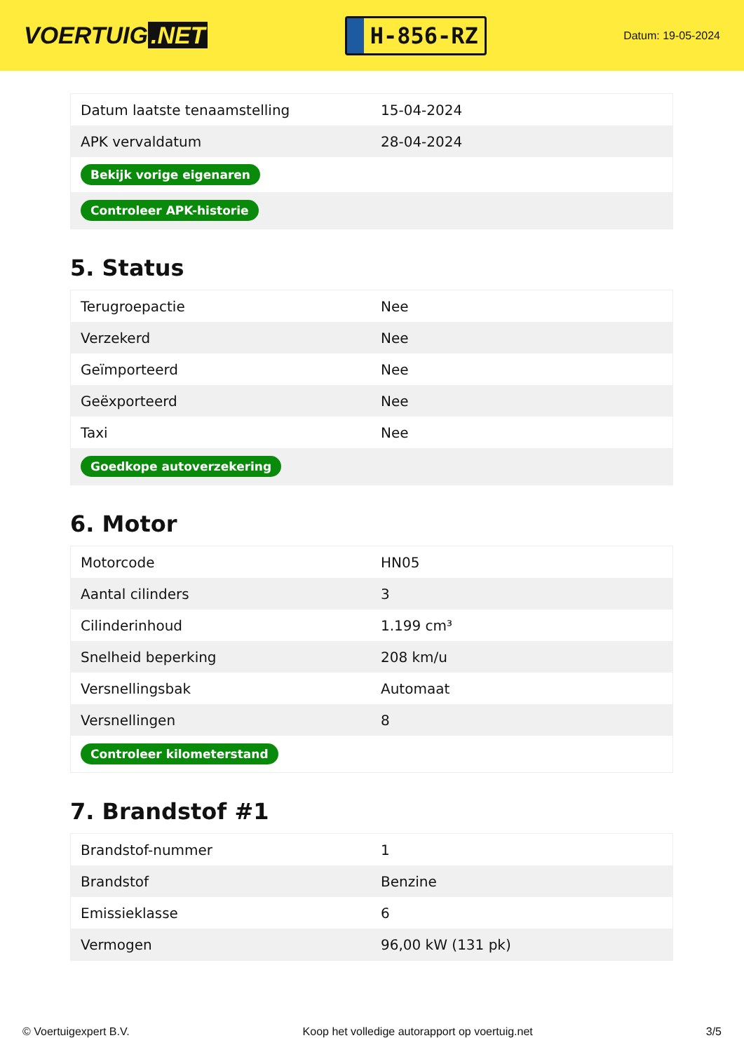VOERTUIG.NET
H-856-RZ
Datum: 19-05-2024
| Datum laatste tenaamstelling | 15-04-2024 |
| APK vervaldatum | 28-04-2024 |
| Bekijk vorige eigenaren | |
| Controleer APK-historie | |
5. Status
| Terugroepactie | Nee |
| Verzekerd | Nee |
| Geïmporteerd | Nee |
| Geëxporteerd | Nee |
| Taxi | Nee |
| Goedkope autoverzekering | |
6. Motor
| Motorcode | HN05 |
| Aantal cilinders | 3 |
| Cilinderinhoud | 1.199 cm³ |
| Snelheid beperking | 208 km/u |
| Versnellingsbak | Automaat |
| Versnellingen | 8 |
| Controleer kilometerstand | |
7. Brandstof #1
| Brandstof-nummer | 1 |
| Brandstof | Benzine |
| Emissieklasse | 6 |
| Vermogen | 96,00 kW (131 pk) |
© Voertuigexpert B.V. Koop het volledige autorapport op voertuig.net 3/5